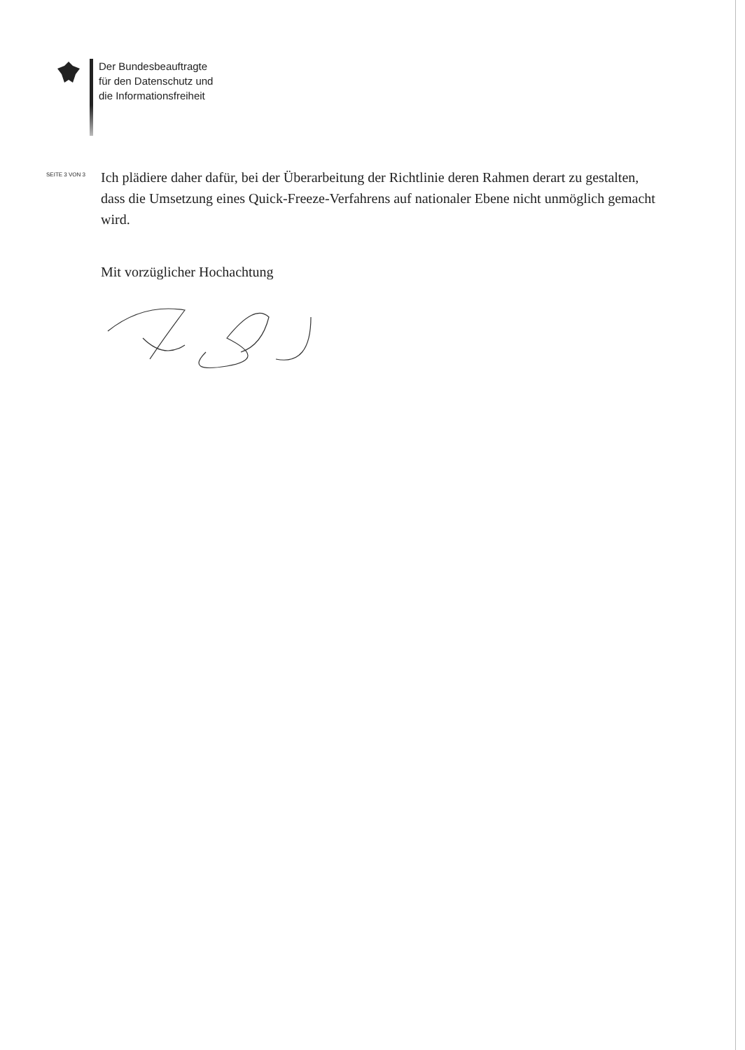Der Bundesbeauftragte
für den Datenschutz und
die Informationsfreiheit
SEITE 3 VON 3
Ich plädiere daher dafür, bei der Überarbeitung der Richtlinie deren Rahmen derart zu gestalten, dass die Umsetzung eines Quick-Freeze-Verfahrens auf nationaler Ebene nicht unmöglich gemacht wird.
Mit vorzüglicher Hochachtung